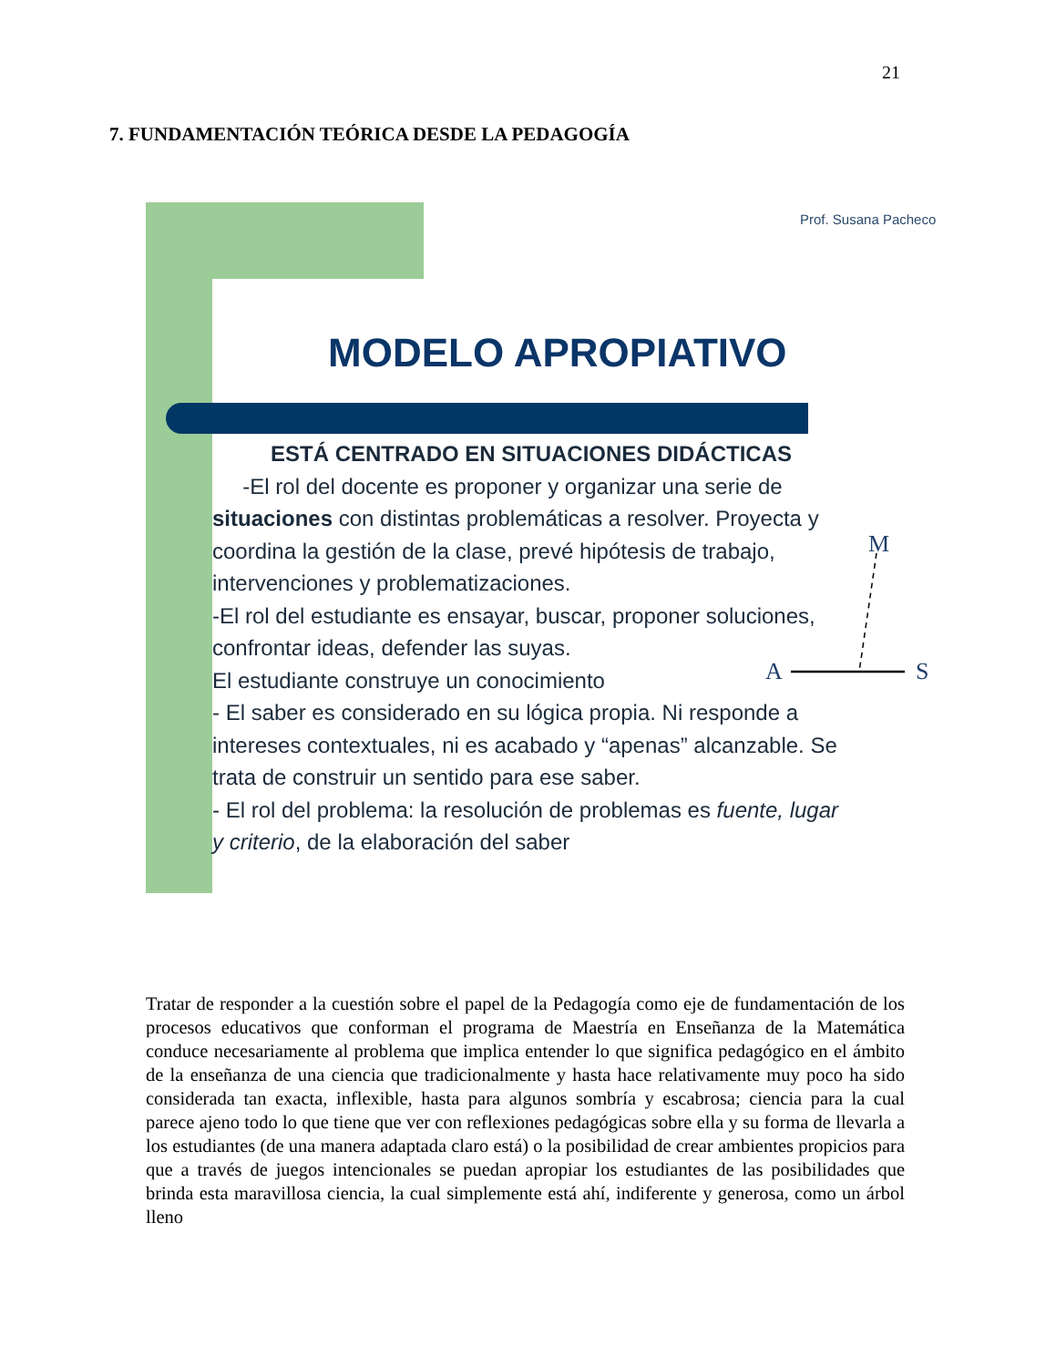21
7. FUNDAMENTACIÓN TEÓRICA DESDE LA PEDAGOGÍA
Prof. Susana Pacheco
MODELO APROPIATIVO
ESTÁ CENTRADO EN SITUACIONES DIDÁCTICAS
-El rol del docente es proponer y organizar una serie de situaciones con distintas problemáticas a resolver. Proyecta y coordina la gestión de la clase, prevé hipótesis de trabajo, intervenciones y problematizaciones.
-El rol del estudiante es ensayar, buscar, proponer soluciones, confrontar ideas, defender las suyas.
El estudiante construye un conocimiento
- El saber es considerado en su lógica propia. Ni responde a intereses contextuales, ni es acabado y “apenas” alcanzable. Se trata de construir un sentido para ese saber.
- El rol del problema: la resolución de problemas es fuente, lugar y criterio, de la elaboración del saber
M
A S
Tratar de responder a la cuestión sobre el papel de la Pedagogía como eje de fundamentación de los procesos educativos que conforman el programa de Maestría en Enseñanza de la Matemática conduce necesariamente al problema que implica entender lo que significa pedagógico en el ámbito de la enseñanza de una ciencia que tradicionalmente y hasta hace relativamente muy poco ha sido considerada tan exacta, inflexible, hasta para algunos sombría y escabrosa; ciencia para la cual parece ajeno todo lo que tiene que ver con reflexiones pedagógicas sobre ella y su forma de llevarla a los estudiantes (de una manera adaptada claro está) o la posibilidad de crear ambientes propicios para que a través de juegos intencionales se puedan apropiar los estudiantes de las posibilidades que brinda esta maravillosa ciencia, la cual simplemente está ahí, indiferente y generosa, como un árbol lleno